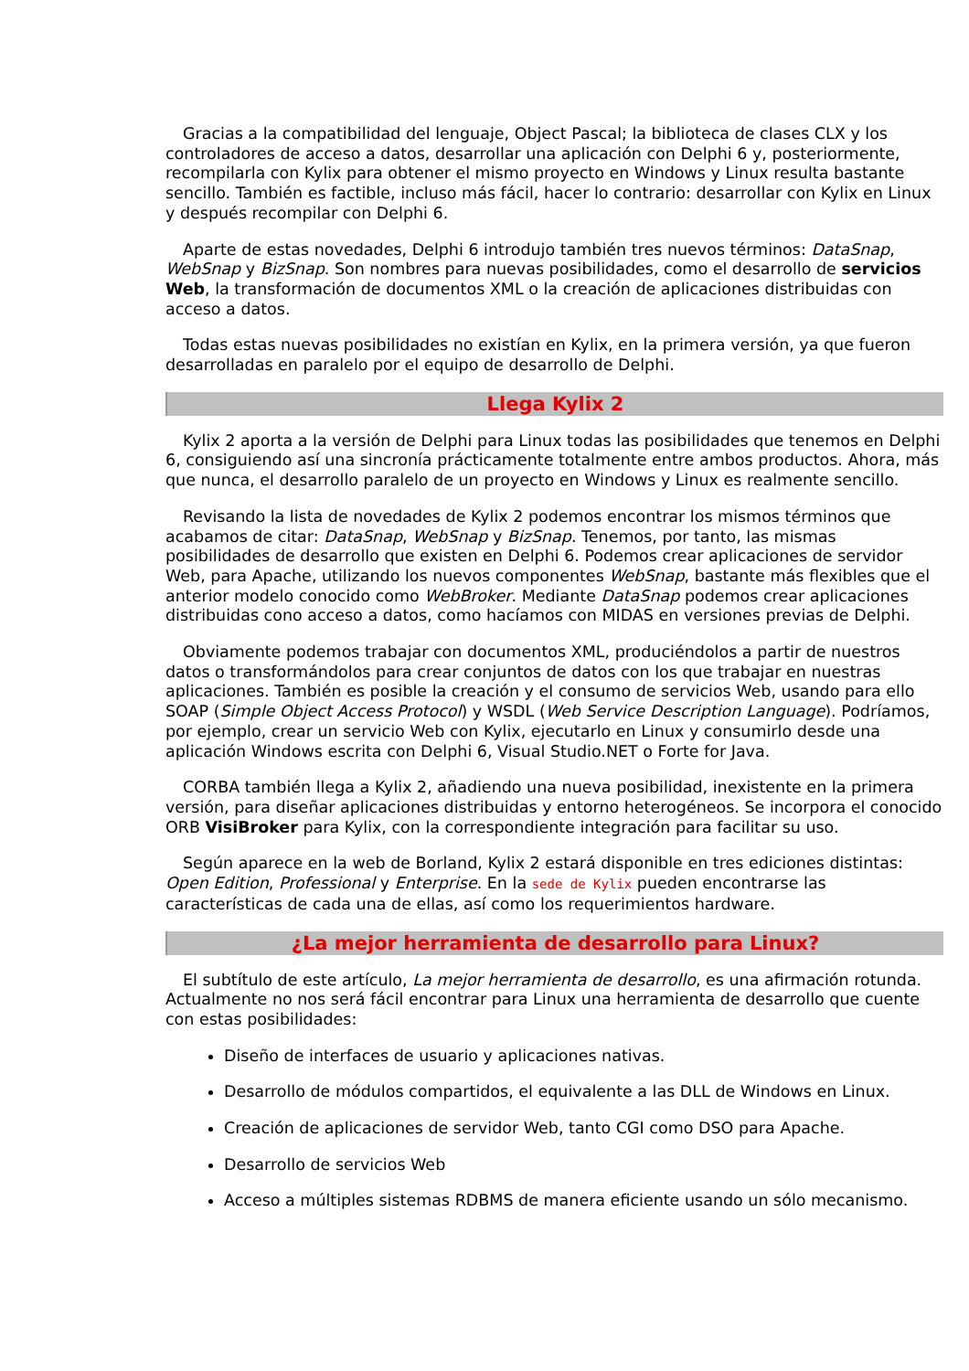Gracias a la compatibilidad del lenguaje, Object Pascal; la biblioteca de clases CLX y los controladores de acceso a datos, desarrollar una aplicación con Delphi 6 y, posteriormente, recompilarla con Kylix para obtener el mismo proyecto en Windows y Linux resulta bastante sencillo. También es factible, incluso más fácil, hacer lo contrario: desarrollar con Kylix en Linux y después recompilar con Delphi 6.
Aparte de estas novedades, Delphi 6 introdujo también tres nuevos términos: DataSnap, WebSnap y BizSnap. Son nombres para nuevas posibilidades, como el desarrollo de servicios Web, la transformación de documentos XML o la creación de aplicaciones distribuidas con acceso a datos.
Todas estas nuevas posibilidades no existían en Kylix, en la primera versión, ya que fueron desarrolladas en paralelo por el equipo de desarrollo de Delphi.
Llega Kylix 2
Kylix 2 aporta a la versión de Delphi para Linux todas las posibilidades que tenemos en Delphi 6, consiguiendo así una sincronía prácticamente totalmente entre ambos productos. Ahora, más que nunca, el desarrollo paralelo de un proyecto en Windows y Linux es realmente sencillo.
Revisando la lista de novedades de Kylix 2 podemos encontrar los mismos términos que acabamos de citar: DataSnap, WebSnap y BizSnap. Tenemos, por tanto, las mismas posibilidades de desarrollo que existen en Delphi 6. Podemos crear aplicaciones de servidor Web, para Apache, utilizando los nuevos componentes WebSnap, bastante más flexibles que el anterior modelo conocido como WebBroker. Mediante DataSnap podemos crear aplicaciones distribuidas cono acceso a datos, como hacíamos con MIDAS en versiones previas de Delphi.
Obviamente podemos trabajar con documentos XML, produciéndolos a partir de nuestros datos o transformándolos para crear conjuntos de datos con los que trabajar en nuestras aplicaciones. También es posible la creación y el consumo de servicios Web, usando para ello SOAP (Simple Object Access Protocol) y WSDL (Web Service Description Language). Podríamos, por ejemplo, crear un servicio Web con Kylix, ejecutarlo en Linux y consumirlo desde una aplicación Windows escrita con Delphi 6, Visual Studio.NET o Forte for Java.
CORBA también llega a Kylix 2, añadiendo una nueva posibilidad, inexistente en la primera versión, para diseñar aplicaciones distribuidas y entorno heterogéneos. Se incorpora el conocido ORB VisiBroker para Kylix, con la correspondiente integración para facilitar su uso.
Según aparece en la web de Borland, Kylix 2 estará disponible en tres ediciones distintas: Open Edition, Professional y Enterprise. En la sede de Kylix pueden encontrarse las características de cada una de ellas, así como los requerimientos hardware.
¿La mejor herramienta de desarrollo para Linux?
El subtítulo de este artículo, La mejor herramienta de desarrollo, es una afirmación rotunda. Actualmente no nos será fácil encontrar para Linux una herramienta de desarrollo que cuente con estas posibilidades:
Diseño de interfaces de usuario y aplicaciones nativas.
Desarrollo de módulos compartidos, el equivalente a las DLL de Windows en Linux.
Creación de aplicaciones de servidor Web, tanto CGI como DSO para Apache.
Desarrollo de servicios Web
Acceso a múltiples sistemas RDBMS de manera eficiente usando un sólo mecanismo.